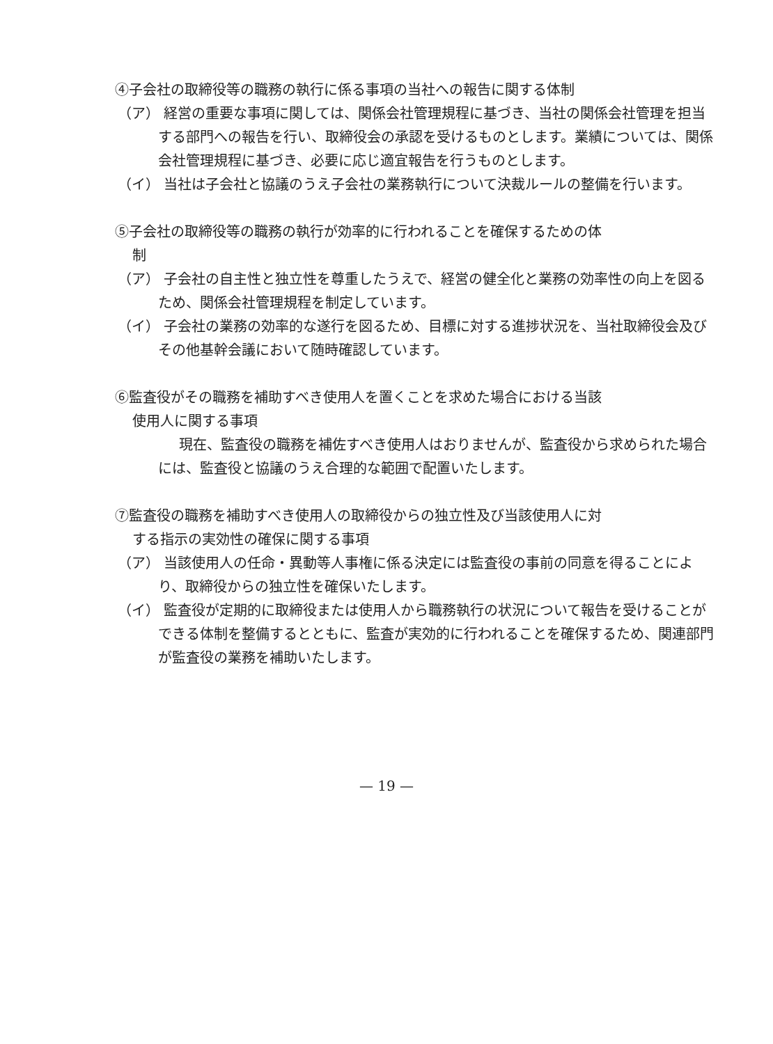④子会社の取締役等の職務の執行に係る事項の当社への報告に関する体制
（ア） 経営の重要な事項に関しては、関係会社管理規程に基づき、当社の関係会社管理を担当する部門への報告を行い、取締役会の承認を受けるものとします。業績については、関係会社管理規程に基づき、必要に応じ適宜報告を行うものとします。
（イ） 当社は子会社と協議のうえ子会社の業務執行について決裁ルールの整備を行います。
⑤子会社の取締役等の職務の執行が効率的に行われることを確保するための体
制
（ア） 子会社の自主性と独立性を尊重したうえで、経営の健全化と業務の効率性の向上を図るため、関係会社管理規程を制定しています。
（イ） 子会社の業務の効率的な遂行を図るため、目標に対する進捗状況を、当社取締役会及びその他基幹会議において随時確認しています。
⑥監査役がその職務を補助すべき使用人を置くことを求めた場合における当該
使用人に関する事項
現在、監査役の職務を補佐すべき使用人はおりませんが、監査役から求められた場合には、監査役と協議のうえ合理的な範囲で配置いたします。
⑦監査役の職務を補助すべき使用人の取締役からの独立性及び当該使用人に対
する指示の実効性の確保に関する事項
（ア） 当該使用人の任命・異動等人事権に係る決定には監査役の事前の同意を得ることにより、取締役からの独立性を確保いたします。
（イ） 監査役が定期的に取締役または使用人から職務執行の状況について報告を受けることができる体制を整備するとともに、監査が実効的に行われることを確保するため、関連部門が監査役の業務を補助いたします。
— 19 —